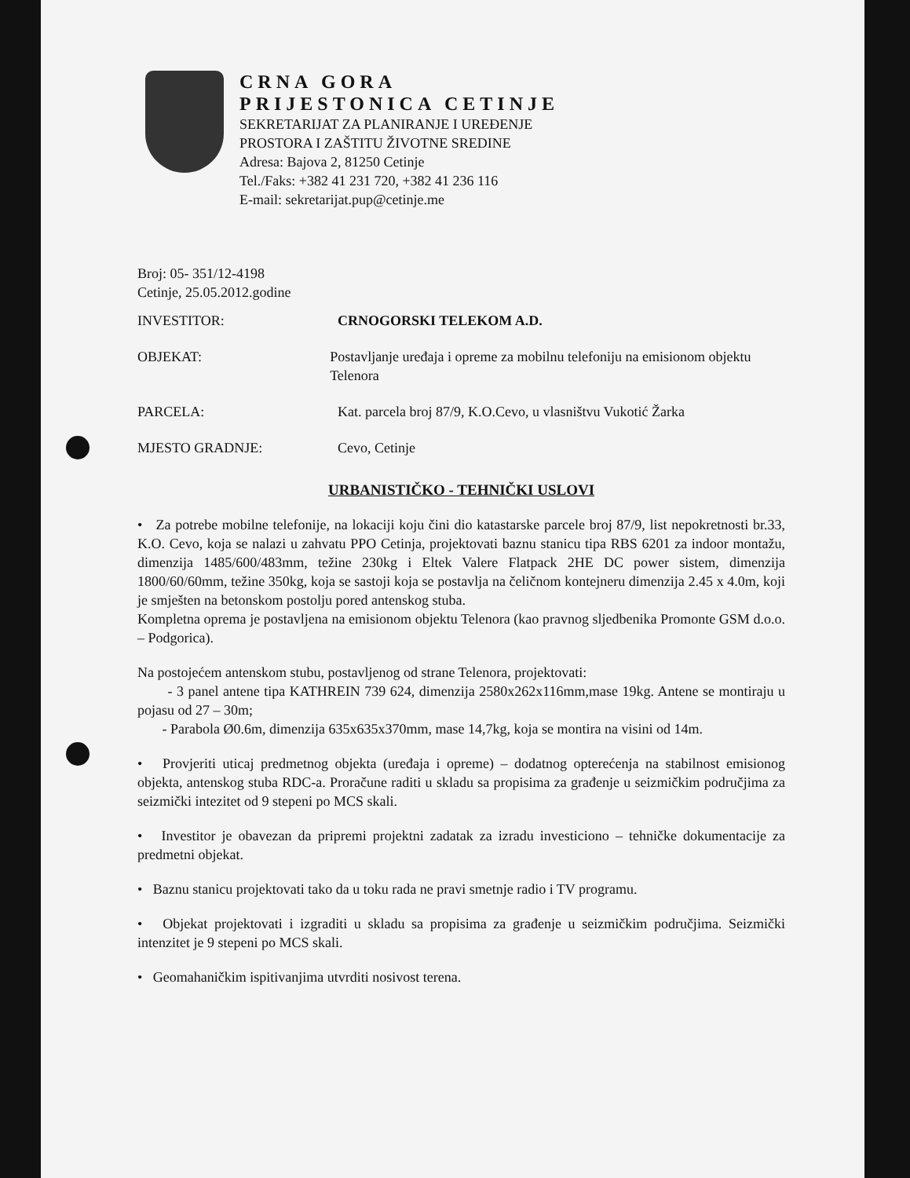CRNA GORA
PRIJESTONICA CETINJE
SEKRETARIJAT ZA PLANIRANJE I UREĐENJE
PROSTORA I ZAŠTITU ŽIVOTNE SREDINE
Adresa: Bajova 2, 81250 Cetinje
Tel./Faks: +382 41 231 720, +382 41 236 116
E-mail: sekretarijat.pup@cetinje.me
Broj: 05- 351/12-4198
Cetinje, 25.05.2012.godine
INVESTITOR: CRNOGORSKI TELEKOM A.D.
OBJEKAT: Postavljanje uređaja i opreme za mobilnu telefoniju na emisionom objektu Telenora
PARCELA: Kat. parcela broj 87/9, K.O.Cevo, u vlasništvu Vukotić Žarka
MJESTO GRADNJE: Cevo, Cetinje
URBANISTIČKO - TEHNIČKI USLOVI
• Za potrebe mobilne telefonije, na lokaciji koju čini dio katastarske parcele broj 87/9, list nepokretnosti br.33, K.O. Cevo, koja se nalazi u zahvatu PPO Cetinja, projektovati baznu stanicu tipa RBS 6201 za indoor montažu, dimenzija 1485/600/483mm, težine 230kg i Eltek Valere Flatpack 2HE DC power sistem, dimenzija 1800/60/60mm, težine 350kg, koja se sastoji koja se postavlja na čeličnom kontejneru dimenzija 2.45 x 4.0m, koji je smješten na betonskom postolju pored antenskog stuba.
Kompletna oprema je postavljena na emisionom objektu Telenora (kao pravnog sljedbenika Promonte GSM d.o.o. – Podgorica).
Na postojećem antenskom stubu, postavljenog od strane Telenora, projektovati:
- 3 panel antene tipa KATHREIN 739 624, dimenzija 2580x262x116mm,mase 19kg. Antene se montiraju u pojasu od 27 – 30m;
- Parabola Ø0.6m, dimenzija 635x635x370mm, mase 14,7kg, koja se montira na visini od 14m.
• Provjeriti uticaj predmetnog objekta (uređaja i opreme) – dodatnog opterećenja na stabilnost emisionog objekta, antenskog stuba RDC-a. Proračune raditi u skladu sa propisima za građenje u seizmičkim područjima za seizmički intezitet od 9 stepeni po MCS skali.
• Investitor je obavezan da pripremi projektni zadatak za izradu investiciono – tehničke dokumentacije za predmetni objekat.
• Baznu stanicu projektovati tako da u toku rada ne pravi smetnje radio i TV programu.
• Objekat projektovati i izgraditi u skladu sa propisima za građenje u seizmičkim područjima. Seizmički intenzitet je 9 stepeni po MCS skali.
• Geomahaničkim ispitivanjima utvrditi nosivost terena.